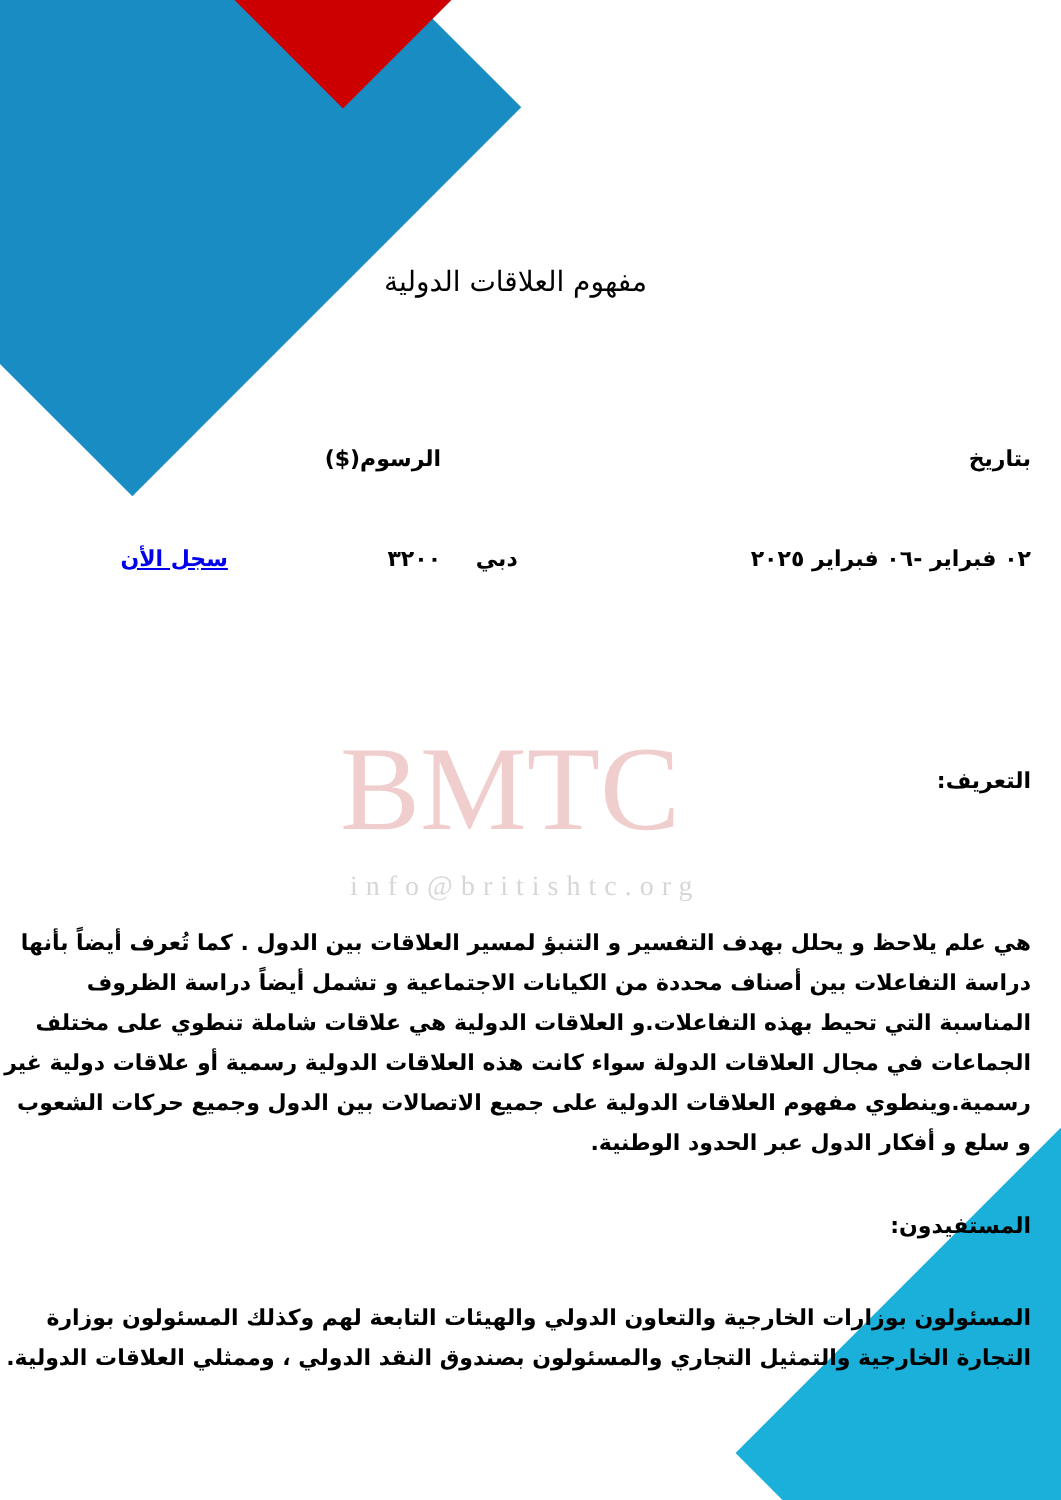BMTC
info@britishtc.org
مفهوم العلاقات الدولية
| بتاريخ | | | الرسوم($) | |
| ٠٢ فبراير -٠٦ فبراير ٢٠٢٥ | دبي | | ٣٢٠٠ | سجل الأن |
التعريف:
هي علم يلاحظ و يحلل بهدف التفسير و التنبؤ لمسير العلاقات بين الدول . كما تُعرف أيضاً بأنها دراسة التفاعلات بين أصناف محددة من الكيانات الاجتماعية و تشمل أيضاً دراسة الظروف المناسبة التي تحيط بهذه التفاعلات.و العلاقات الدولية هي علاقات شاملة تنطوي على مختلف الجماعات في مجال العلاقات الدولة سواء كانت هذه العلاقات الدولية رسمية أو علاقات دولية غير رسمية.وينطوي مفهوم العلاقات الدولية على جميع الاتصالات بين الدول وجميع حركات الشعوب و سلع و أفكار الدول عبر الحدود الوطنية.
المستفيدون:
المسئولون بوزارات الخارجية والتعاون الدولي والهيئات التابعة لهم وكذلك المسئولون بوزارة التجارة الخارجية والتمثيل التجاري والمسئولون بصندوق النقد الدولي ، وممثلي العلاقات الدولية.